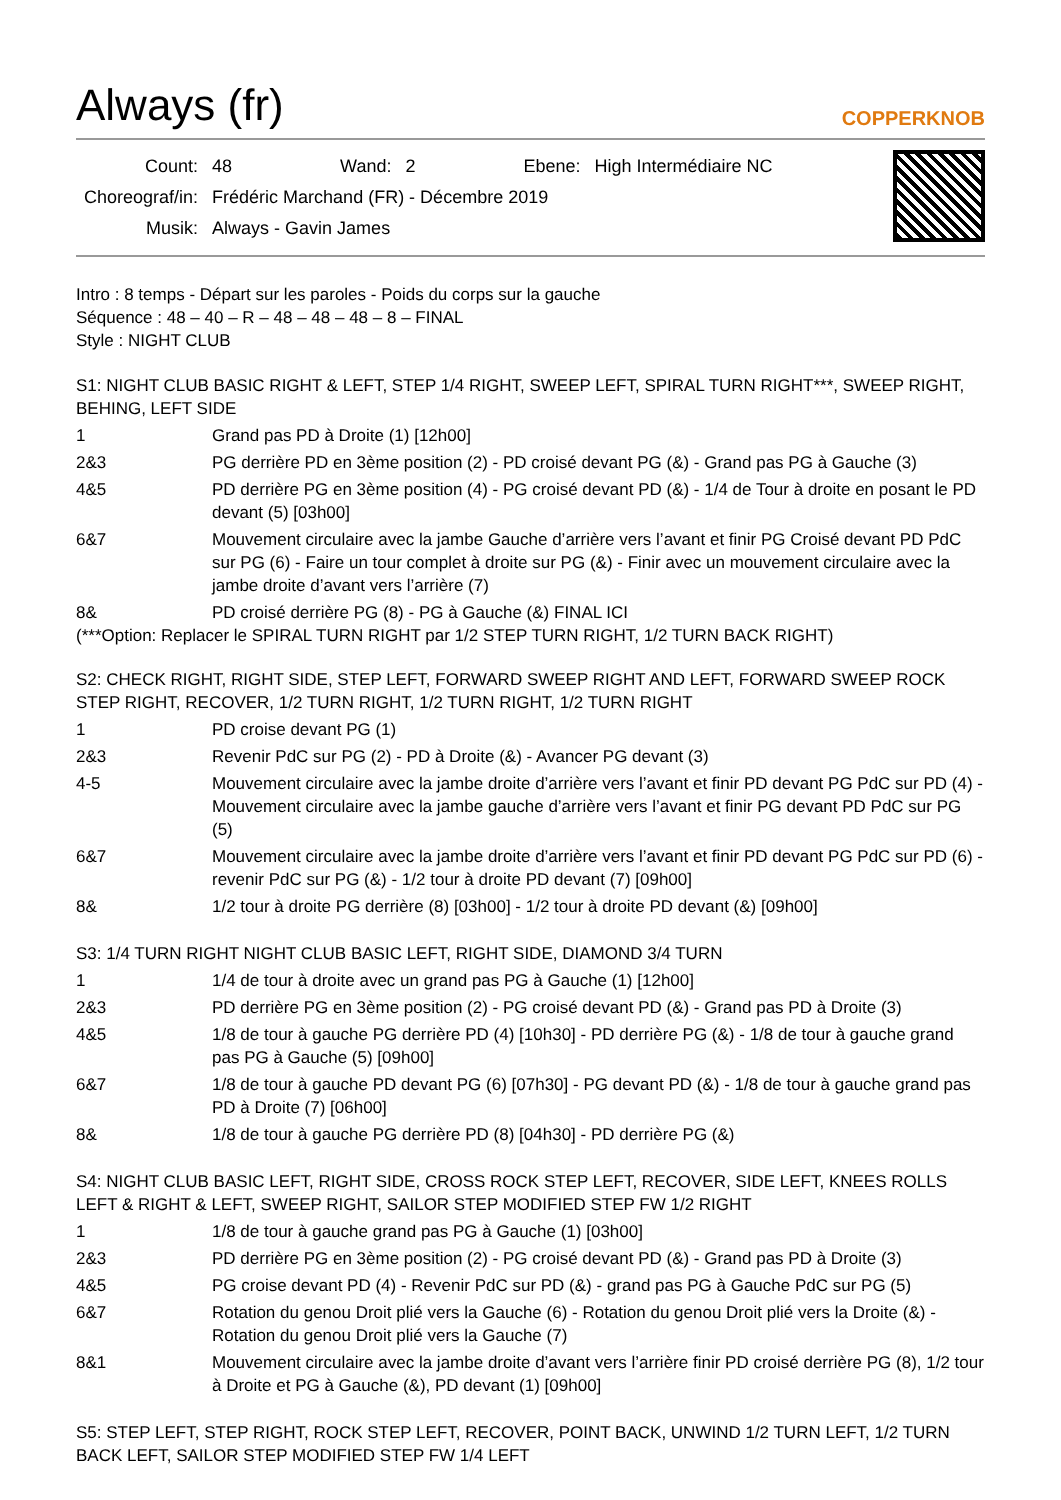Always (fr) COPPERKNOB
| Count: | 48 | Wand: | 2 | Ebene: | High Intermédiaire NC |
| Choreograf/in: | Frédéric Marchand (FR) - Décembre 2019 | | | | |
| Musik: | Always - Gavin James | | | | |
Intro : 8 temps - Départ sur les paroles - Poids du corps sur la gauche
Séquence : 48 – 40 – R – 48 – 48 – 48 – 8 – FINAL
Style : NIGHT CLUB
S1: NIGHT CLUB BASIC RIGHT & LEFT, STEP 1/4 RIGHT, SWEEP LEFT, SPIRAL TURN RIGHT***, SWEEP RIGHT, BEHING, LEFT SIDE
| 1 | Grand pas PD à Droite (1) [12h00] |
| 2&3 | PG derrière PD en 3ème position (2) - PD croisé devant PG (&) - Grand pas PG à Gauche (3) |
| 4&5 | PD derrière PG en 3ème position (4) - PG croisé devant PD (&) - 1/4 de Tour à droite en posant le PD devant (5) [03h00] |
| 6&7 | Mouvement circulaire avec la jambe Gauche d’arrière vers l’avant et finir PG Croisé devant PD PdC sur PG (6) - Faire un tour complet à droite sur PG (&) - Finir avec un mouvement circulaire avec la jambe droite d’avant vers l’arrière (7) |
| 8& | PD croisé derrière PG (8) - PG à Gauche (&) FINAL ICI |
(***Option: Replacer le SPIRAL TURN RIGHT par 1/2 STEP TURN RIGHT, 1/2 TURN BACK RIGHT)
S2: CHECK RIGHT, RIGHT SIDE, STEP LEFT, FORWARD SWEEP RIGHT AND LEFT, FORWARD SWEEP ROCK STEP RIGHT, RECOVER, 1/2 TURN RIGHT, 1/2 TURN RIGHT, 1/2 TURN RIGHT
| 1 | PD croise devant PG (1) |
| 2&3 | Revenir PdC sur PG (2) - PD à Droite (&) - Avancer PG devant (3) |
| 4-5 | Mouvement circulaire avec la jambe droite d’arrière vers l’avant et finir PD devant PG PdC sur PD (4) - Mouvement circulaire avec la jambe gauche d’arrière vers l’avant et finir PG devant PD PdC sur PG (5) |
| 6&7 | Mouvement circulaire avec la jambe droite d’arrière vers l’avant et finir PD devant PG PdC sur PD (6) - revenir PdC sur PG (&) - 1/2 tour à droite PD devant (7) [09h00] |
| 8& | 1/2 tour à droite PG derrière (8) [03h00] - 1/2 tour à droite PD devant (&) [09h00] |
S3: 1/4 TURN RIGHT NIGHT CLUB BASIC LEFT, RIGHT SIDE, DIAMOND 3/4 TURN
| 1 | 1/4 de tour à droite avec un grand pas PG à Gauche (1) [12h00] |
| 2&3 | PD derrière PG en 3ème position (2) - PG croisé devant PD (&) - Grand pas PD à Droite (3) |
| 4&5 | 1/8 de tour à gauche PG derrière PD (4) [10h30] - PD derrière PG (&) - 1/8 de tour à gauche grand pas PG à Gauche (5) [09h00] |
| 6&7 | 1/8 de tour à gauche PD devant PG (6) [07h30] - PG devant PD (&) - 1/8 de tour à gauche grand pas PD à Droite (7) [06h00] |
| 8& | 1/8 de tour à gauche PG derrière PD (8) [04h30] - PD derrière PG (&) |
S4: NIGHT CLUB BASIC LEFT, RIGHT SIDE, CROSS ROCK STEP LEFT, RECOVER, SIDE LEFT, KNEES ROLLS LEFT & RIGHT & LEFT, SWEEP RIGHT, SAILOR STEP MODIFIED STEP FW 1/2 RIGHT
| 1 | 1/8 de tour à gauche grand pas PG à Gauche (1) [03h00] |
| 2&3 | PD derrière PG en 3ème position (2) - PG croisé devant PD (&) - Grand pas PD à Droite (3) |
| 4&5 | PG croise devant PD (4) - Revenir PdC sur PD (&) - grand pas PG à Gauche PdC sur PG (5) |
| 6&7 | Rotation du genou Droit plié vers la Gauche (6) - Rotation du genou Droit plié vers la Droite (&) - Rotation du genou Droit plié vers la Gauche (7) |
| 8&1 | Mouvement circulaire avec la jambe droite d’avant vers l’arrière finir PD croisé derrière PG (8), 1/2 tour à Droite et PG à Gauche (&), PD devant (1) [09h00] |
S5: STEP LEFT, STEP RIGHT, ROCK STEP LEFT, RECOVER, POINT BACK, UNWIND 1/2 TURN LEFT, 1/2 TURN BACK LEFT, SAILOR STEP MODIFIED STEP FW 1/4 LEFT